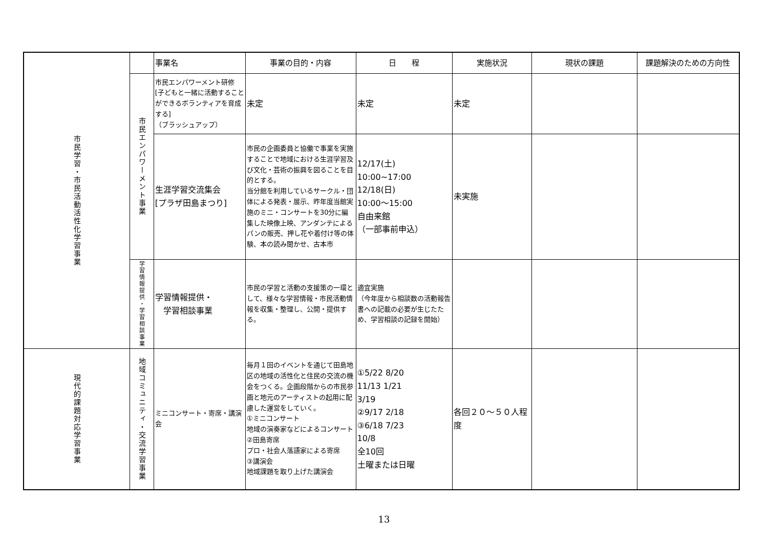| 市民学習・市民活動活性化学習事業 | | 事業名 | 事業の目的・内容 | 日 程 | 実施状況 | 現状の課題 | 課題解決のための方向性 |
| --- | --- | --- | --- | --- | --- | --- | --- |
| | 市民エンパワーメント事業 | 市民エンパワーメント研修 [子どもと一緒に活動することができるボランティアを育成する] （ブラッシュアップ） | 未定 | 未定 | 未定 | | |
| | | 生涯学習交流集会 [プラザ田島まつり] | 市民の企画委員と協働で事業を実施することで地域における生涯学習及び文化・芸術の振興を図ることを目的とする。 当分館を利用しているサークル・団体による発表・展示、昨年度当館実施のミニ・コンサートを30分に編集した映像上映、アンダンテによるパンの販売、押し花や着付け等の体験、本の読み聞かせ、古本市 | 12/17(土) 10:00~17:00 12/18(日) 10:00～15:00 自由来館 （一部事前申込） | 未実施 | | |
| | 学習情報提供・学習相談事業 | 学習情報提供・ 学習相談事業 | 市民の学習と活動の支援策の一環として、様々な学習情報・市民活動情報を収集・整理し、公開・提供する。 | 適宜実施 （今年度から相談数の活動報告書への記載の必要が生じたため、学習相談の記録を開始） | | | |
| 現代的課題対応学習事業 | 地域コミュニティ・交流学習事業 | ミニコンサート・寄席・講演会 | 毎月１回のイベントを通じて田島地区の地域の活性化と住民の交流の機会をつくる。企画段階からの市民参画と地元のアーティストの起用に配慮した運営をしていく。 ①ミニコンサート 地域の演奏家などによるコンサート ②田島寄席 プロ・社会人落語家による寄席 ③講演会 地域課題を取り上げた講演会 | ①5/22 8/20 11/13 1/21 3/19 ②9/17 2/18 ③6/18 7/23 10/8 全10回 土曜または日曜 | 各回２０～５０人程度 | | |
13